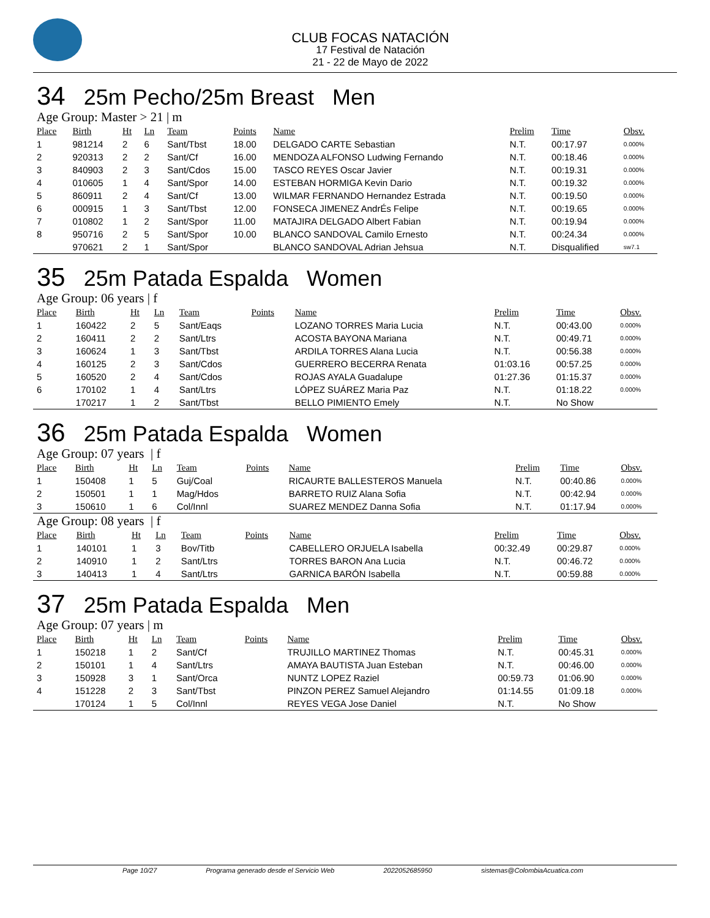CLUB FOCAS NATACIÓN
17 Festival de Natación
21 - 22 de Mayo de 2022
34 25m Pecho/25m Breast Men
Age Group: Master > 21 | m
| Place | Birth | Ht | Ln | Team | Points | Name | Prelim | Time | Obsv. |
| --- | --- | --- | --- | --- | --- | --- | --- | --- | --- |
| 1 | 981214 | 2 | 6 | Sant/Tbst | 18.00 | DELGADO CARTE Sebastian | N.T. | 00:17.97 | 0.000% |
| 2 | 920313 | 2 | 2 | Sant/Cf | 16.00 | MENDOZA ALFONSO Ludwing Fernando | N.T. | 00:18.46 | 0.000% |
| 3 | 840903 | 2 | 3 | Sant/Cdos | 15.00 | TASCO REYES Oscar Javier | N.T. | 00:19.31 | 0.000% |
| 4 | 010605 | 1 | 4 | Sant/Spor | 14.00 | ESTEBAN HORMIGA Kevin Dario | N.T. | 00:19.32 | 0.000% |
| 5 | 860911 | 2 | 4 | Sant/Cf | 13.00 | WILMAR FERNANDO Hernandez Estrada | N.T. | 00:19.50 | 0.000% |
| 6 | 000915 | 1 | 3 | Sant/Tbst | 12.00 | FONSECA JIMENEZ AndrÉs Felipe | N.T. | 00:19.65 | 0.000% |
| 7 | 010802 | 1 | 2 | Sant/Spor | 11.00 | MATAJIRA DELGADO Albert Fabian | N.T. | 00:19.94 | 0.000% |
| 8 | 950716 | 2 | 5 | Sant/Spor | 10.00 | BLANCO SANDOVAL Camilo Ernesto | N.T. | 00:24.34 | 0.000% |
| | 970621 | 2 | 1 | Sant/Spor | | BLANCO SANDOVAL Adrian Jehsua | N.T. | Disqualified | sw7.1 |
35 25m Patada Espalda Women
Age Group: 06 years | f
| Place | Birth | Ht | Ln | Team | Points | Name | Prelim | Time | Obsv. |
| --- | --- | --- | --- | --- | --- | --- | --- | --- | --- |
| 1 | 160422 | 2 | 5 | Sant/Eaqs | | LOZANO TORRES Maria Lucia | N.T. | 00:43.00 | 0.000% |
| 2 | 160411 | 2 | 2 | Sant/Ltrs | | ACOSTA BAYONA Mariana | N.T. | 00:49.71 | 0.000% |
| 3 | 160624 | 1 | 3 | Sant/Tbst | | ARDILA TORRES Alana Lucia | N.T. | 00:56.38 | 0.000% |
| 4 | 160125 | 2 | 3 | Sant/Cdos | | GUERRERO BECERRA Renata | 01:03.16 | 00:57.25 | 0.000% |
| 5 | 160520 | 2 | 4 | Sant/Cdos | | ROJAS AYALA Guadalupe | 01:27.36 | 01:15.37 | 0.000% |
| 6 | 170102 | 1 | 4 | Sant/Ltrs | | LÓPEZ SUÁREZ Maria Paz | N.T. | 01:18.22 | 0.000% |
| | 170217 | 1 | 2 | Sant/Tbst | | BELLO PIMIENTO Emely | N.T. | No Show | |
36 25m Patada Espalda Women
Age Group: 07 years | f
| Place | Birth | Ht | Ln | Team | Points | Name | Prelim | Time | Obsv. |
| --- | --- | --- | --- | --- | --- | --- | --- | --- | --- |
| 1 | 150408 | 1 | 5 | Guj/Coal | | RICAURTE BALLESTEROS Manuela | N.T. | 00:40.86 | 0.000% |
| 2 | 150501 | 1 | 1 | Mag/Hdos | | BARRETO RUIZ Alana Sofia | N.T. | 00:42.94 | 0.000% |
| 3 | 150610 | 1 | 6 | Col/Innl | | SUAREZ MENDEZ Danna Sofia | N.T. | 01:17.94 | 0.000% |
Age Group: 08 years | f
| Place | Birth | Ht | Ln | Team | Points | Name | Prelim | Time | Obsv. |
| --- | --- | --- | --- | --- | --- | --- | --- | --- | --- |
| 1 | 140101 | 1 | 3 | Bov/Titb | | CABELLERO ORJUELA Isabella | 00:32.49 | 00:29.87 | 0.000% |
| 2 | 140910 | 1 | 2 | Sant/Ltrs | | TORRES BARON Ana Lucia | N.T. | 00:46.72 | 0.000% |
| 3 | 140413 | 1 | 4 | Sant/Ltrs | | GARNICA BARÓN Isabella | N.T. | 00:59.88 | 0.000% |
37 25m Patada Espalda Men
Age Group: 07 years | m
| Place | Birth | Ht | Ln | Team | Points | Name | Prelim | Time | Obsv. |
| --- | --- | --- | --- | --- | --- | --- | --- | --- | --- |
| 1 | 150218 | 1 | 2 | Sant/Cf | | TRUJILLO MARTINEZ Thomas | N.T. | 00:45.31 | 0.000% |
| 2 | 150101 | 1 | 4 | Sant/Ltrs | | AMAYA BAUTISTA Juan Esteban | N.T. | 00:46.00 | 0.000% |
| 3 | 150928 | 3 | 1 | Sant/Orca | | NUNTZ LOPEZ Raziel | 00:59.73 | 01:06.90 | 0.000% |
| 4 | 151228 | 2 | 3 | Sant/Tbst | | PINZON PEREZ Samuel Alejandro | 01:14.55 | 01:09.18 | 0.000% |
| | 170124 | 1 | 5 | Col/Innl | | REYES VEGA Jose Daniel | N.T. | No Show | |
Page 10/27 Programa generado desde el Servicio Web 2022052685950 sistemas@ColombiaAcuatica.com